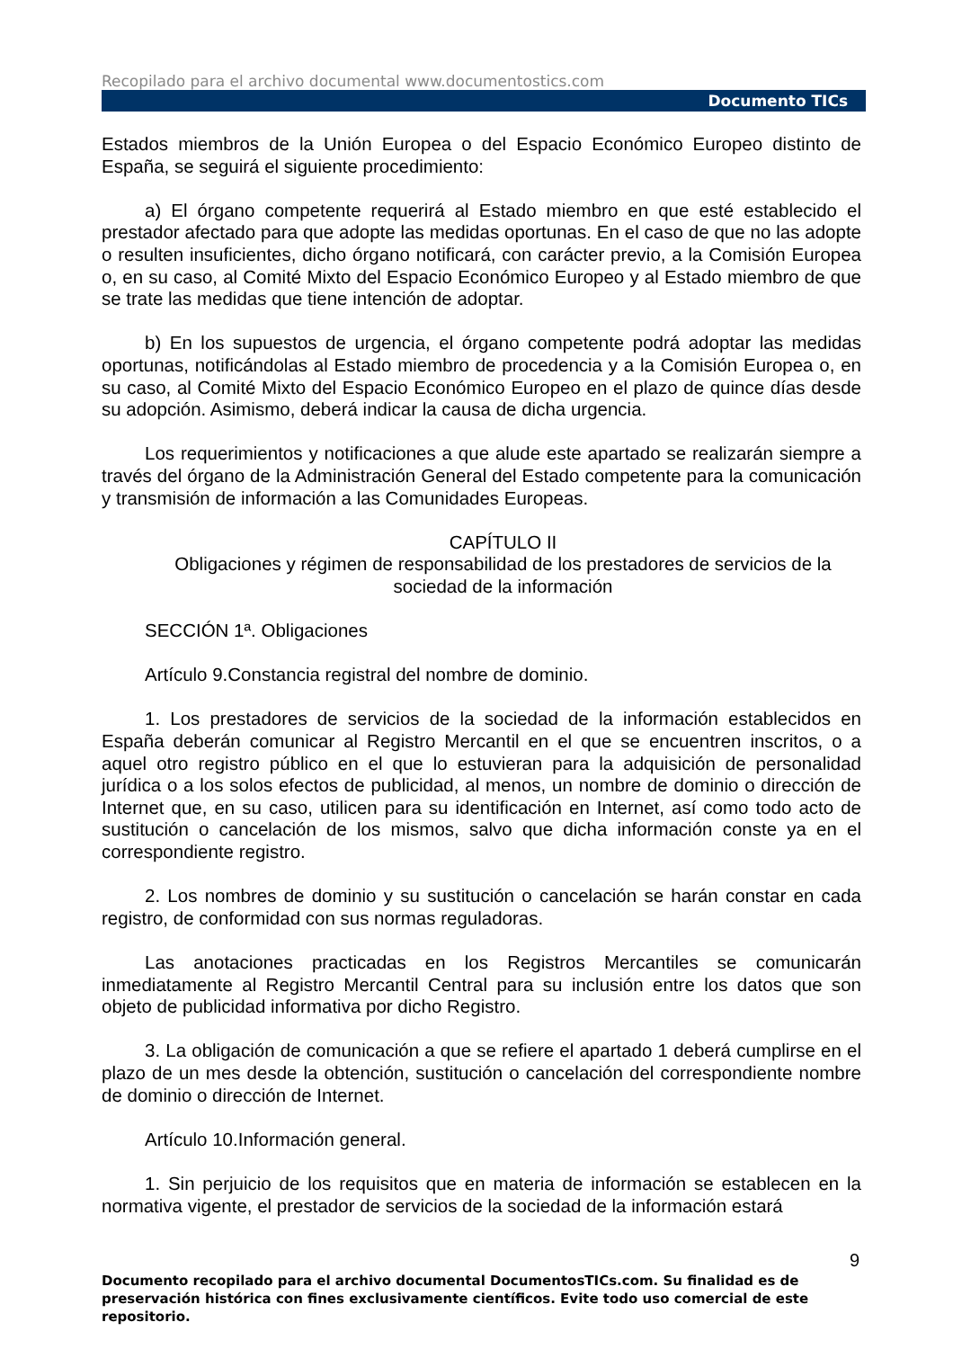Recopilado para el archivo documental www.documentostics.com
Documento TICs
Estados miembros de la Unión Europea o del Espacio Económico Europeo distinto de España, se seguirá el siguiente procedimiento:
a) El órgano competente requerirá al Estado miembro en que esté establecido el prestador afectado para que adopte las medidas oportunas. En el caso de que no las adopte o resulten insuficientes, dicho órgano notificará, con carácter previo, a la Comisión Europea o, en su caso, al Comité Mixto del Espacio Económico Europeo y al Estado miembro de que se trate las medidas que tiene intención de adoptar.
b) En los supuestos de urgencia, el órgano competente podrá adoptar las medidas oportunas, notificándolas al Estado miembro de procedencia y a la Comisión Europea o, en su caso, al Comité Mixto del Espacio Económico Europeo en el plazo de quince días desde su adopción. Asimismo, deberá indicar la causa de dicha urgencia.
Los requerimientos y notificaciones a que alude este apartado se realizarán siempre a través del órgano de la Administración General del Estado competente para la comunicación y transmisión de información a las Comunidades Europeas.
CAPÍTULO II
Obligaciones y régimen de responsabilidad de los prestadores de servicios de la sociedad de la información
SECCIÓN 1ª. Obligaciones
Artículo 9.Constancia registral del nombre de dominio.
1. Los prestadores de servicios de la sociedad de la información establecidos en España deberán comunicar al Registro Mercantil en el que se encuentren inscritos, o a aquel otro registro público en el que lo estuvieran para la adquisición de personalidad jurídica o a los solos efectos de publicidad, al menos, un nombre de dominio o dirección de Internet que, en su caso, utilicen para su identificación en Internet, así como todo acto de sustitución o cancelación de los mismos, salvo que dicha información conste ya en el correspondiente registro.
2. Los nombres de dominio y su sustitución o cancelación se harán constar en cada registro, de conformidad con sus normas reguladoras.
Las anotaciones practicadas en los Registros Mercantiles se comunicarán inmediatamente al Registro Mercantil Central para su inclusión entre los datos que son objeto de publicidad informativa por dicho Registro.
3. La obligación de comunicación a que se refiere el apartado 1 deberá cumplirse en el plazo de un mes desde la obtención, sustitución o cancelación del correspondiente nombre de dominio o dirección de Internet.
Artículo 10.Información general.
1. Sin perjuicio de los requisitos que en materia de información se establecen en la normativa vigente, el prestador de servicios de la sociedad de la información estará
9
Documento recopilado para el archivo documental DocumentosTICs.com. Su finalidad es de preservación histórica con fines exclusivamente científicos. Evite todo uso comercial de este repositorio.